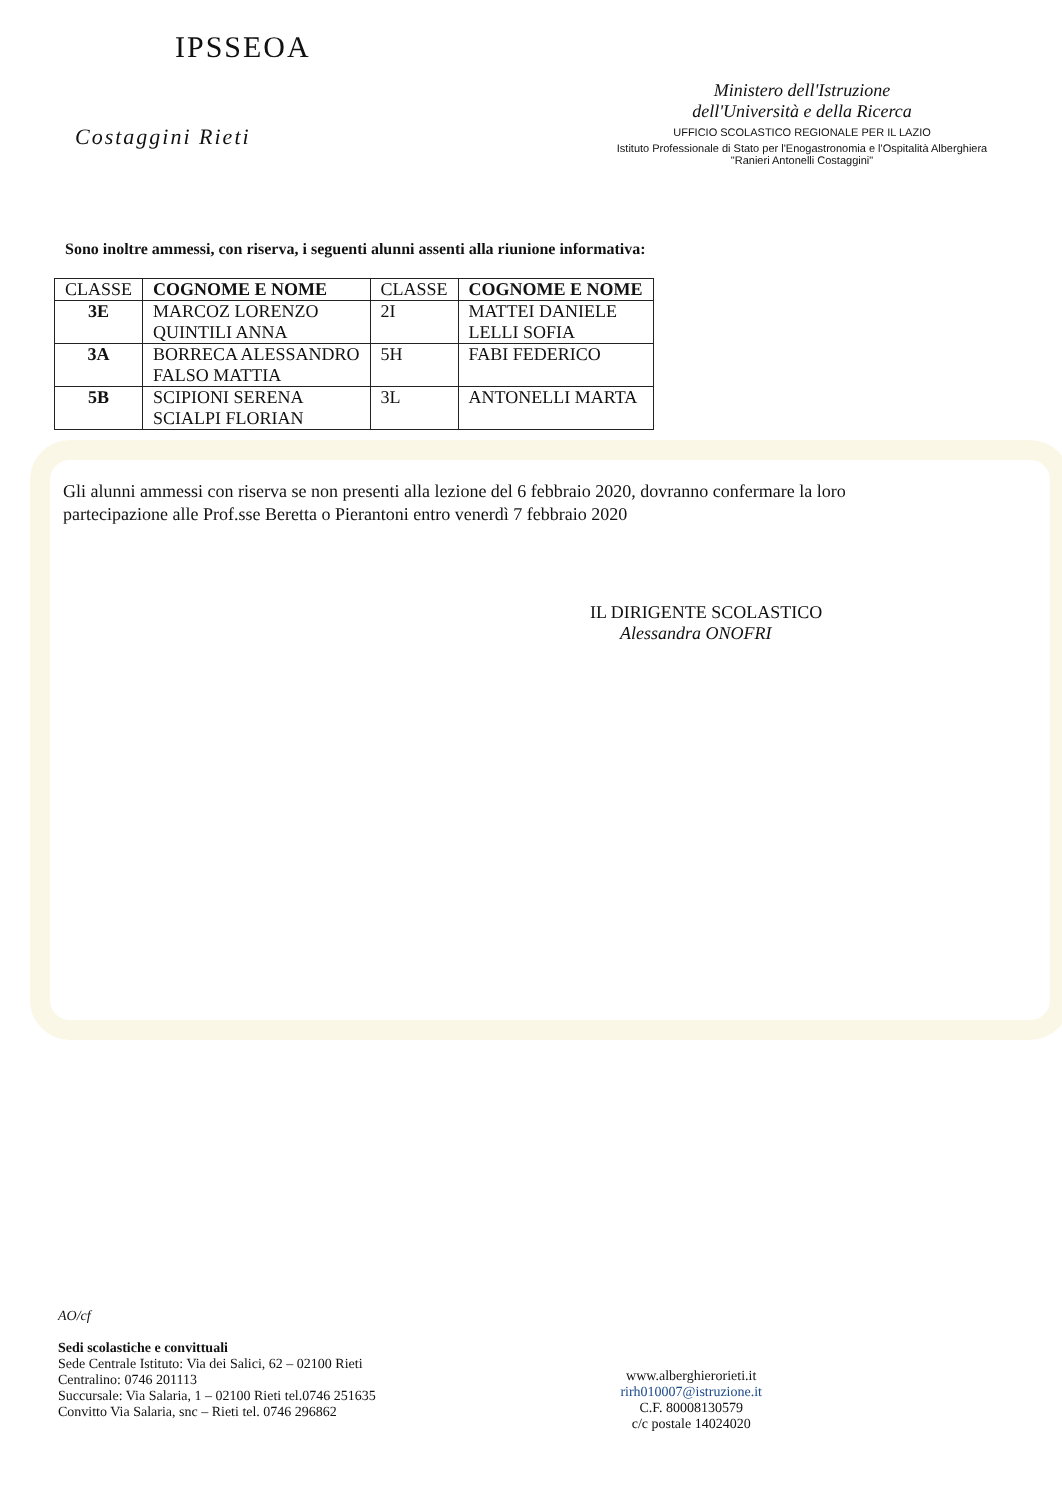IPSSEOA
Costaggini Rieti
Ministero dell'Istruzione
dell'Università e della Ricerca
UFFICIO SCOLASTICO REGIONALE PER IL LAZIO
Istituto Professionale di Stato per l'Enogastronomia e l'Ospitalità Alberghiera
"Ranieri Antonelli Costaggini"
Sono inoltre ammessi, con riserva, i seguenti alunni assenti alla riunione informativa:
| CLASSE | COGNOME E NOME | CLASSE | COGNOME E NOME |
| --- | --- | --- | --- |
| 3E | MARCOZ LORENZO QUINTILI ANNA | 2I | MATTEI DANIELE LELLI SOFIA |
| 3A | BORRECA ALESSANDRO FALSO MATTIA | 5H | FABI FEDERICO |
| 5B | SCIPIONI SERENA SCIALPI FLORIAN | 3L | ANTONELLI MARTA |
Gli alunni ammessi con riserva se non presenti alla lezione del 6 febbraio 2020, dovranno confermare la loro partecipazione alle Prof.sse Beretta o Pierantoni entro venerdì 7 febbraio 2020
IL DIRIGENTE SCOLASTICO
Alessandra ONOFRI
AO/cf
Sedi scolastiche e convittuali
Sede Centrale Istituto: Via dei Salici, 62 – 02100 Rieti
Centralino: 0746 201113
Succursale: Via Salaria, 1 – 02100 Rieti tel.0746 251635
Convitto Via Salaria, snc – Rieti tel. 0746 296862
www.alberghierorieti.it
rirh010007@istruzione.it
C.F. 80008130579
c/c postale 14024020